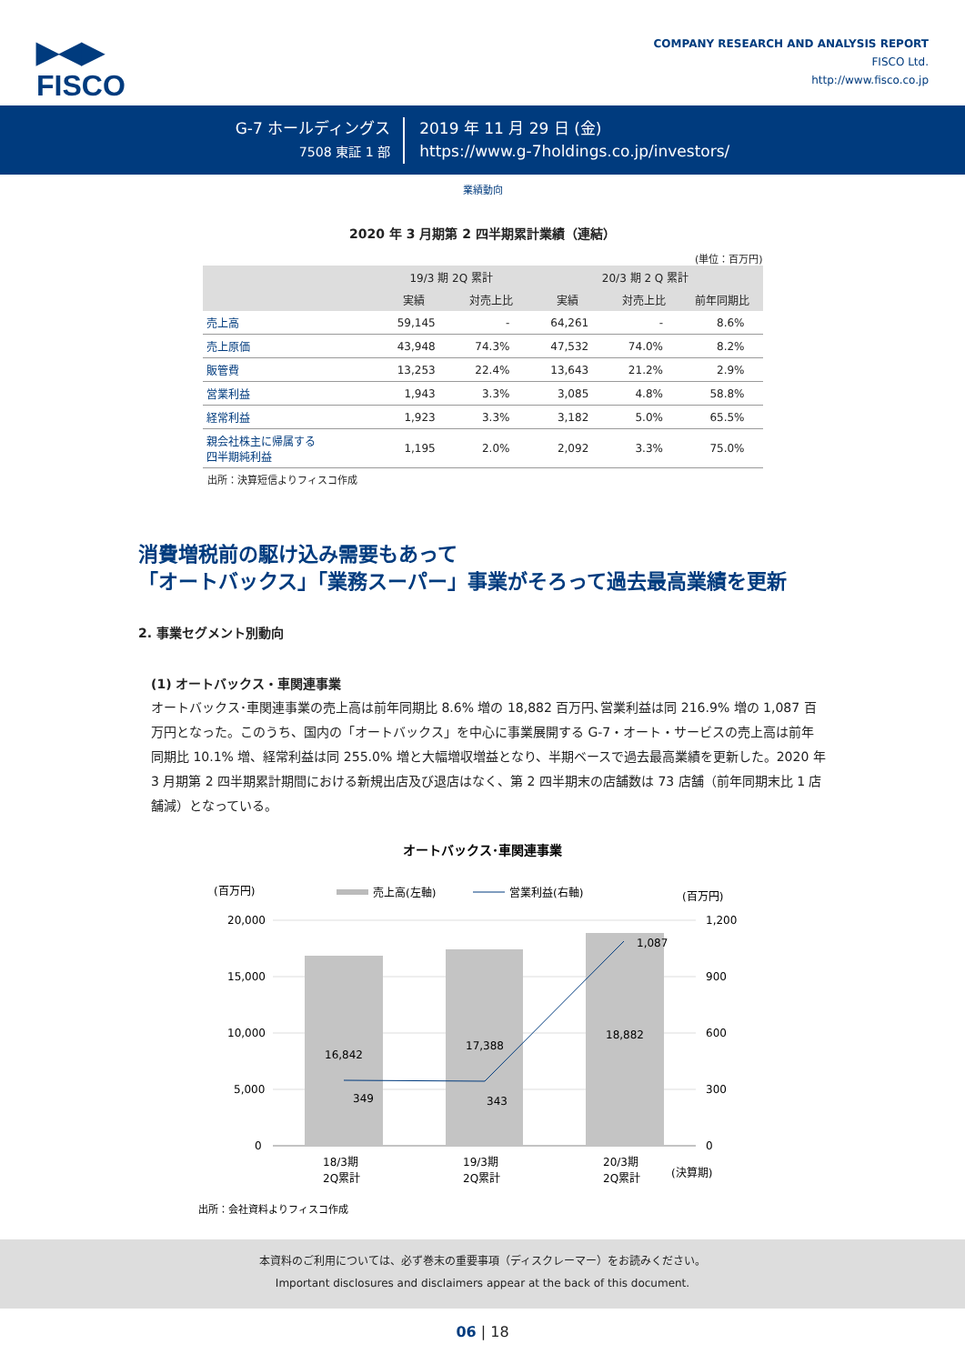▶◀▶
FISCO
COMPANY RESEARCH AND ANALYSIS REPORT
FISCO Ltd.
http://www.fisco.co.jp
G-7 ホールディングス
7508 東証 1 部
2019 年 11 月 29 日 (金)
https://www.g-7holdings.co.jp/investors/
業績動向
2020 年 3 月期第 2 四半期累計業績（連結）
(単位：百万円)
| | 19/3 期 2Q 累計 | | 20/3 期 2 Q 累計 | | |
| --- | --- | --- | --- | --- | --- |
| | 実績 | 対売上比 | 実績 | 対売上比 | 前年同期比 |
| 売上高 | 59,145 | - | 64,261 | - | 8.6% |
| 売上原価 | 43,948 | 74.3% | 47,532 | 74.0% | 8.2% |
| 販管費 | 13,253 | 22.4% | 13,643 | 21.2% | 2.9% |
| 営業利益 | 1,943 | 3.3% | 3,085 | 4.8% | 58.8% |
| 経常利益 | 1,923 | 3.3% | 3,182 | 5.0% | 65.5% |
| 親会社株主に帰属する 四半期純利益 | 1,195 | 2.0% | 2,092 | 3.3% | 75.0% |
出所：決算短信よりフィスコ作成
消費増税前の駆け込み需要もあって
「オートバックス」「業務スーパー」事業がそろって過去最高業績を更新
2. 事業セグメント別動向
(1) オートバックス・車関連事業
オートバックス･車関連事業の売上高は前年同期比 8.6% 増の 18,882 百万円､営業利益は同 216.9% 増の 1,087 百万円となった。このうち、国内の「オートバックス」を中心に事業展開する G-7・オート・サービスの売上高は前年同期比 10.1% 増、経常利益は同 255.0% 増と大幅増収増益となり、半期ベースで過去最高業績を更新した。2020 年 3 月期第 2 四半期累計期間における新規出店及び退店はなく、第 2 四半期末の店舗数は 73 店舗（前年同期末比 1 店舗減）となっている。
オートバックス･車関連事業
(百万円)
(百万円)
売上高(左軸)
営業利益(右軸)
20,000
15,000
10,000
5,000
0
1,200
900
600
300
0
16,842
17,388
18,882
349
343
1,087
18/3期
2Q累計
19/3期
2Q累計
20/3期
2Q累計
(決算期)
出所：会社資料よりフィスコ作成
本資料のご利用については、必ず巻末の重要事項（ディスクレーマー）をお読みください。
Important disclosures and disclaimers appear at the back of this document.
06 | 18